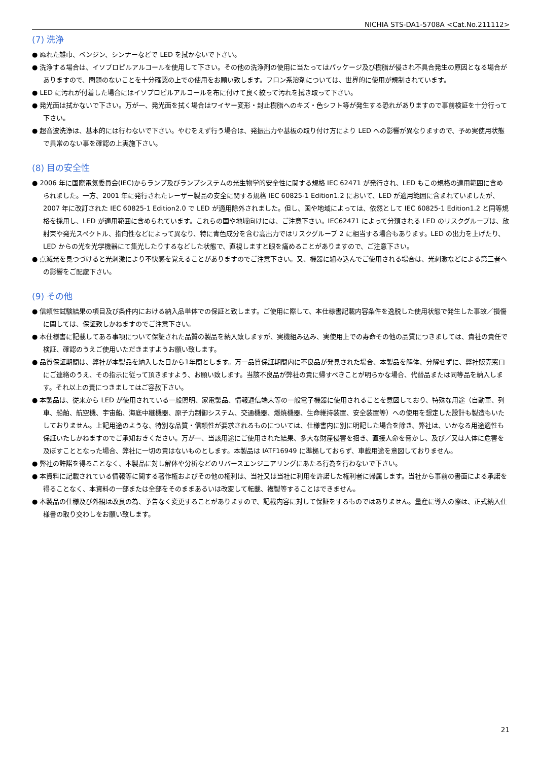NICHIA STS-DA1-5708A <Cat.No.211112>
(7) 洗浄
● ぬれた雑巾、ベンジン、シンナーなどで LED を拭かないで下さい。
● 洗浄する場合は、イソプロピルアルコールを使用して下さい。その他の洗浄剤の使用に当たってはパッケージ及び樹脂が侵され不具合発生の原因となる場合がありますので、問題のないことを十分確認の上での使用をお願い致します。フロン系溶剤については、世界的に使用が規制されています。
● LED に汚れが付着した場合にはイソプロピルアルコールを布に付けて良く絞って汚れを拭き取って下さい。
● 発光面は拭かないで下さい。万が一、発光面を拭く場合はワイヤー変形・封止樹脂へのキズ・色シフト等が発生する恐れがありますので事前検証を十分行って下さい。
● 超音波洗浄は、基本的には行わないで下さい。やむをえず行う場合は、発振出力や基板の取り付け方により LED への影響が異なりますので、予め実使用状態で異常のない事を確認の上実施下さい。
(8) 目の安全性
● 2006 年に国際電気委員会(IEC)からランプ及びランプシステムの光生物学的安全性に関する規格 IEC 62471 が発行され、LED もこの規格の適用範囲に含められました。一方、2001 年に発行されたレーザー製品の安全に関する規格 IEC 60825-1 Edition1.2 において、LED が適用範囲に含まれていましたが、2007 年に改訂された IEC 60825-1 Edition2.0 で LED が適用除外されました。但し、国や地域によっては、依然として IEC 60825-1 Edition1.2 と同等規格を採用し、LED が適用範囲に含められています。これらの国や地域向けには、ご注意下さい。IEC62471 によって分類される LED のリスクグループは、放射束や発光スペクトル、指向性などによって異なり、特に青色成分を含む高出力ではリスクグループ 2 に相当する場合もあります。LED の出力を上げたり、LED からの光を光学機器にて集光したりするなどした状態で、直視しますと眼を痛めることがありますので、ご注意下さい。
● 点滅光を見つづけると光刺激により不快感を覚えることがありますのでご注意下さい。又、機器に組み込んでご使用される場合は、光刺激などによる第三者への影響をご配慮下さい。
(9) その他
● 信頼性試験結果の項目及び条件内における納入品単体での保証と致します。ご使用に際して、本仕様書記載内容条件を逸脱した使用状態で発生した事故／損傷に関しては、保証致しかねますのでご注意下さい。
● 本仕様書に記載してある事項について保証された品質の製品を納入致しますが、実機組み込み、実使用上での寿命その他の品質につきましては、貴社の責任で検証、確認のうえご使用いただきますようお願い致します。
● 品質保証期間は、弊社が本製品を納入した日から1年間とします。万一品質保証期間内に不良品が発見された場合、本製品を解体、分解せずに、弊社販売窓口にご連絡のうえ、その指示に従って頂きますよう、お願い致します。当該不良品が弊社の責に帰すべきことが明らかな場合、代替品または同等品を納入します。それ以上の責につきましてはご容赦下さい。
● 本製品は、従来から LED が使用されている一般照明、家電製品、情報通信端末等の一般電子機器に使用されることを意図しており、特殊な用途（自動車、列車、船舶、航空機、宇宙船、海底中継機器、原子力制御システム、交通機器、燃焼機器、生命維持装置、安全装置等）への使用を想定した設計も製造もいたしておりません。上記用途のような、特別な品質・信頼性が要求されるものについては、仕様書内に別に明記した場合を除き、弊社は、いかなる用途適性も保証いたしかねますのでご承知おきください。万が一、当該用途にご使用された結果、多大な財産侵害を招き、直接人命を脅かし、及び／又は人体に危害を及ぼすこととなった場合、弊社に一切の責はないものとします。本製品は IATF16949 に準拠しておらず、車載用途を意図しておりません。
● 弊社の許諾を得ることなく、本製品に対し解体や分析などのリバースエンジニアリングにあたる行為を行わないで下さい。
● 本資料に記載されている情報等に関する著作権およびその他の権利は、当社又は当社に利用を許諾した権利者に帰属します。当社から事前の書面による承諾を得ることなく、本資料の一部または全部をそのままあるいは改変して転載、複製等することはできません。
● 本製品の仕様及び外観は改良の為、予告なく変更することがありますので、記載内容に対して保証をするものではありません。量産に導入の際は、正式納入仕様書の取り交わしをお願い致します。
21